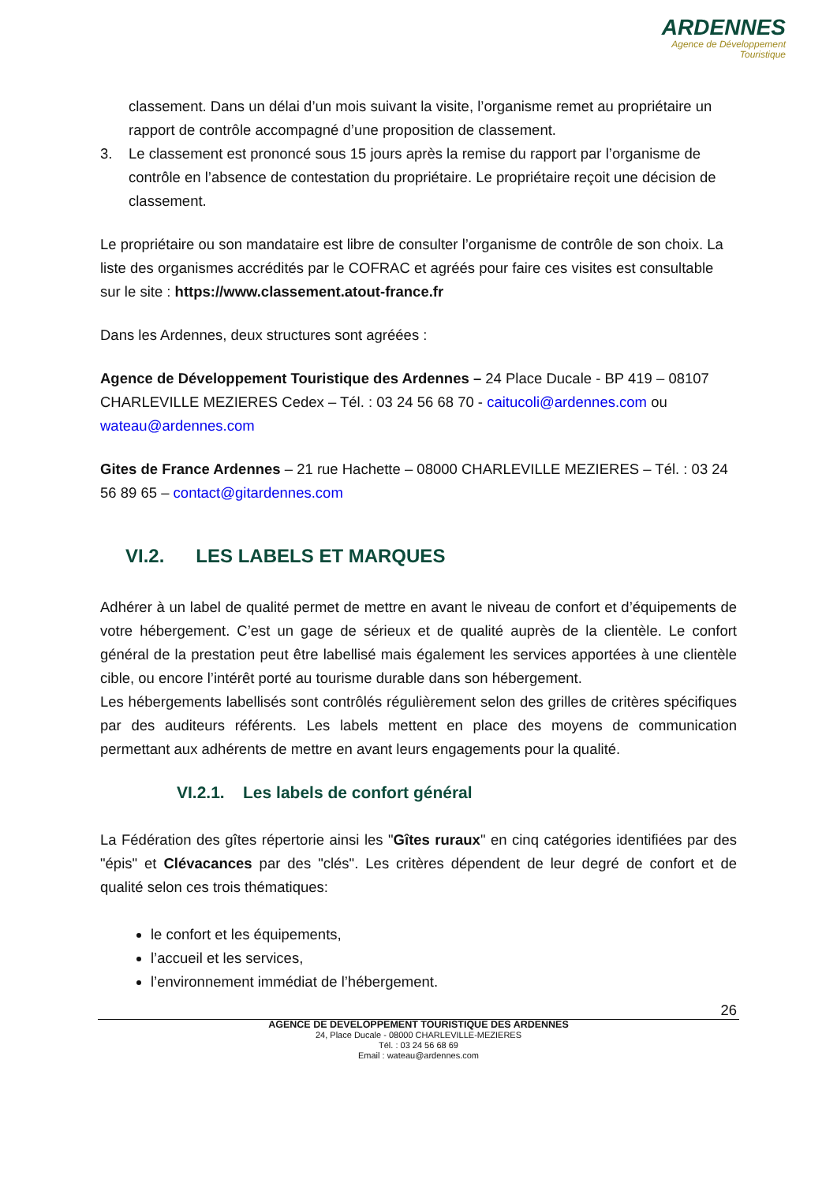ARDENNES
Agence de Développement
Touristique
classement. Dans un délai d’un mois suivant la visite, l’organisme remet au propriétaire un rapport de contrôle accompagné d’une proposition de classement.
3. Le classement est prononcé sous 15 jours après la remise du rapport par l’organisme de contrôle en l’absence de contestation du propriétaire. Le propriétaire reçoit une décision de classement.
Le propriétaire ou son mandataire est libre de consulter l’organisme de contrôle de son choix. La liste des organismes accrédités par le COFRAC et agréés pour faire ces visites est consultable sur le site : https://www.classement.atout-france.fr
Dans les Ardennes, deux structures sont agréées :
Agence de Développement Touristique des Ardennes – 24 Place Ducale - BP 419 – 08107 CHARLEVILLE MEZIERES Cedex – Tél. : 03 24 56 68 70 - caitucoli@ardennes.com ou wateau@ardennes.com
Gites de France Ardennes – 21 rue Hachette – 08000 CHARLEVILLE MEZIERES – Tél. : 03 24 56 89 65 – contact@gitardennes.com
VI.2. LES LABELS ET MARQUES
Adhérer à un label de qualité permet de mettre en avant le niveau de confort et d’équipements de votre hébergement. C’est un gage de sérieux et de qualité auprès de la clientèle. Le confort général de la prestation peut être labellisé mais également les services apportées à une clientèle cible, ou encore l’intérêt porté au tourisme durable dans son hébergement.
Les hébergements labellisés sont contrôlés régulièrement selon des grilles de critères spécifiques par des auditeurs référents. Les labels mettent en place des moyens de communication permettant aux adhérents de mettre en avant leurs engagements pour la qualité.
VI.2.1. Les labels de confort général
La Fédération des gîtes répertorie ainsi les "Gîtes ruraux" en cinq catégories identifiées par des "épis" et Clévacances par des "clés". Les critères dépendent de leur degré de confort et de qualité selon ces trois thématiques:
le confort et les équipements,
l’accueil et les services,
l’environnement immédiat de l’hébergement.
26
AGENCE DE DEVELOPPEMENT TOURISTIQUE DES ARDENNES
24, Place Ducale - 08000 CHARLEVILLE-MEZIERES
Tél. : 03 24 56 68 69
Email : wateau@ardennes.com